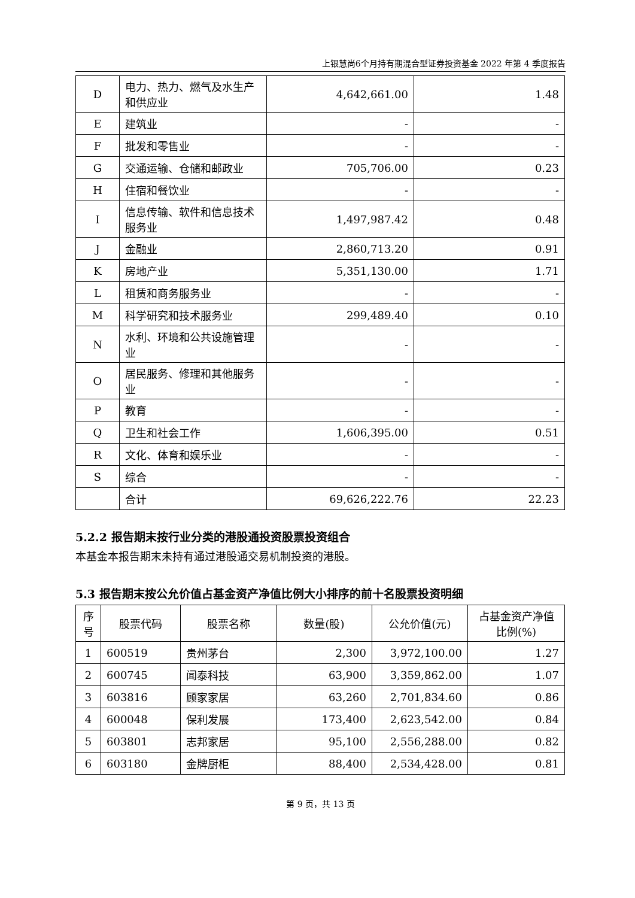上银慧尚6个月持有期混合型证券投资基金 2022 年第 4 季度报告
| D | 电力、热力、燃气及水生产和供应业 | 4,642,661.00 | 1.48 |
| E | 建筑业 | - | - |
| F | 批发和零售业 | - | - |
| G | 交通运输、仓储和邮政业 | 705,706.00 | 0.23 |
| H | 住宿和餐饮业 | - | - |
| I | 信息传输、软件和信息技术服务业 | 1,497,987.42 | 0.48 |
| J | 金融业 | 2,860,713.20 | 0.91 |
| K | 房地产业 | 5,351,130.00 | 1.71 |
| L | 租赁和商务服务业 | - | - |
| M | 科学研究和技术服务业 | 299,489.40 | 0.10 |
| N | 水利、环境和公共设施管理业 | - | - |
| O | 居民服务、修理和其他服务业 | - | - |
| P | 教育 | - | - |
| Q | 卫生和社会工作 | 1,606,395.00 | 0.51 |
| R | 文化、体育和娱乐业 | - | - |
| S | 综合 | - | - |
| | 合计 | 69,626,222.76 | 22.23 |
5.2.2 报告期末按行业分类的港股通投资股票投资组合
本基金本报告期末未持有通过港股通交易机制投资的港股。
5.3 报告期末按公允价值占基金资产净值比例大小排序的前十名股票投资明细
| 序号 | 股票代码 | 股票名称 | 数量(股) | 公允价值(元) | 占基金资产净值比例(%) |
| --- | --- | --- | --- | --- | --- |
| 1 | 600519 | 贵州茅台 | 2,300 | 3,972,100.00 | 1.27 |
| 2 | 600745 | 闻泰科技 | 63,900 | 3,359,862.00 | 1.07 |
| 3 | 603816 | 顾家家居 | 63,260 | 2,701,834.60 | 0.86 |
| 4 | 600048 | 保利发展 | 173,400 | 2,623,542.00 | 0.84 |
| 5 | 603801 | 志邦家居 | 95,100 | 2,556,288.00 | 0.82 |
| 6 | 603180 | 金牌厨柜 | 88,400 | 2,534,428.00 | 0.81 |
第 9 页，共 13 页